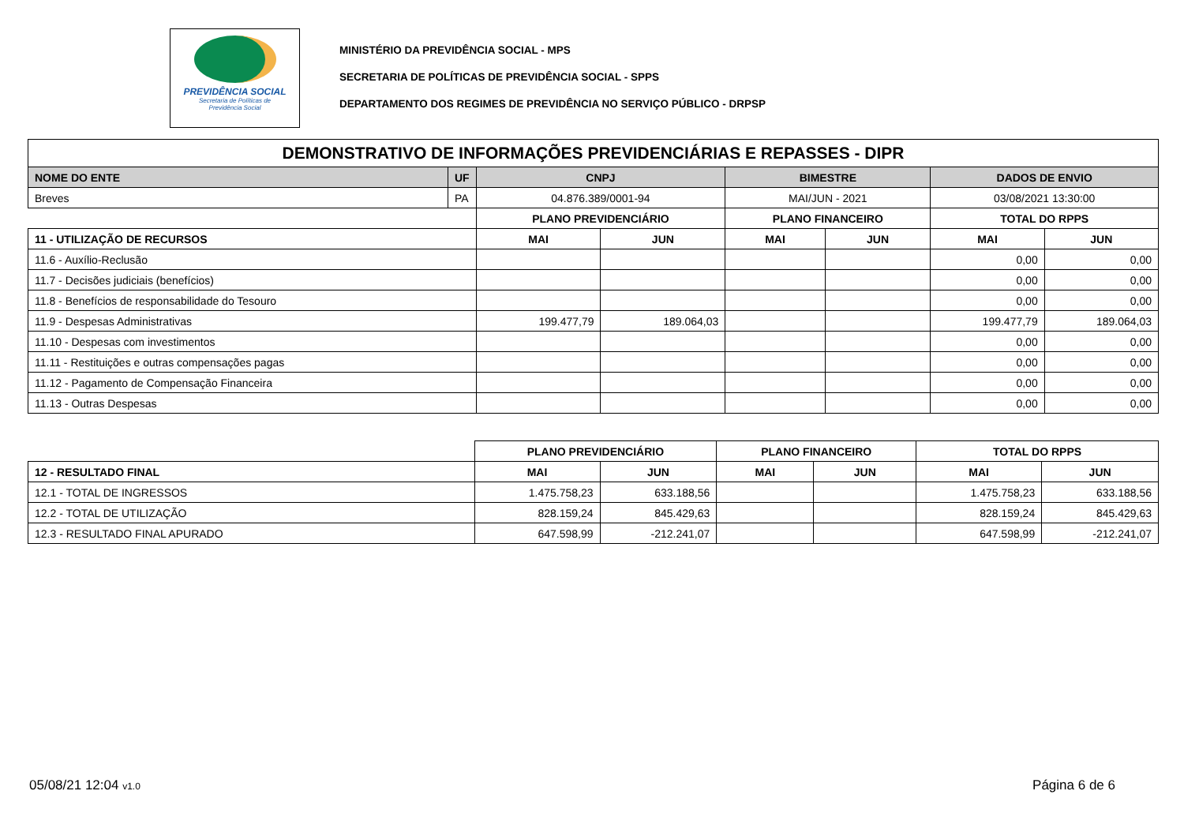PREVIDÊNCIA SOCIAL
Secretaria de Políticas de
Previdência Social
MINISTÉRIO DA PREVIDÊNCIA SOCIAL - MPS
SECRETARIA DE POLÍTICAS DE PREVIDÊNCIA SOCIAL - SPPS
DEPARTAMENTO DOS REGIMES DE PREVIDÊNCIA NO SERVIÇO PÚBLICO - DRPSP
| DEMONSTRATIVO DE INFORMAÇÕES PREVIDENCIÁRIAS E REPASSES - DIPR | | | | | | | |
| --- | --- | --- | --- | --- | --- | --- | --- |
| NOME DO ENTE | UF | CNPJ | | BIMESTRE | | DADOS DE ENVIO | |
| Breves | PA | 04.876.389/0001-94 | | MAI/JUN - 2021 | | 03/08/2021 13:30:00 | |
| | | PLANO PREVIDENCIÁRIO | | PLANO FINANCEIRO | | TOTAL DO RPPS | |
| 11 - UTILIZAÇÃO DE RECURSOS | | MAI | JUN | MAI | JUN | MAI | JUN |
| 11.6 - Auxílio-Reclusão | | | | | | 0,00 | 0,00 |
| 11.7 - Decisões judiciais (benefícios) | | | | | | 0,00 | 0,00 |
| 11.8 - Benefícios de responsabilidade do Tesouro | | | | | | 0,00 | 0,00 |
| 11.9 - Despesas Administrativas | | 199.477,79 | 189.064,03 | | | 199.477,79 | 189.064,03 |
| 11.10 - Despesas com investimentos | | | | | | 0,00 | 0,00 |
| 11.11 - Restituições e outras compensações pagas | | | | | | 0,00 | 0,00 |
| 11.12 - Pagamento de Compensação Financeira | | | | | | 0,00 | 0,00 |
| 11.13 - Outras Despesas | | | | | | 0,00 | 0,00 |
| | PLANO PREVIDENCIÁRIO | | PLANO FINANCEIRO | | TOTAL DO RPPS | |
| 12 - RESULTADO FINAL | MAI | JUN | MAI | JUN | MAI | JUN |
| 12.1 - TOTAL DE INGRESSOS | 1.475.758,23 | 633.188,56 | | | 1.475.758,23 | 633.188,56 |
| 12.2 - TOTAL DE UTILIZAÇÃO | 828.159,24 | 845.429,63 | | | 828.159,24 | 845.429,63 |
| 12.3 - RESULTADO FINAL APURADO | 647.598,99 | -212.241,07 | | | 647.598,99 | -212.241,07 |
05/08/21 12:04 v1.0 Página 6 de 6